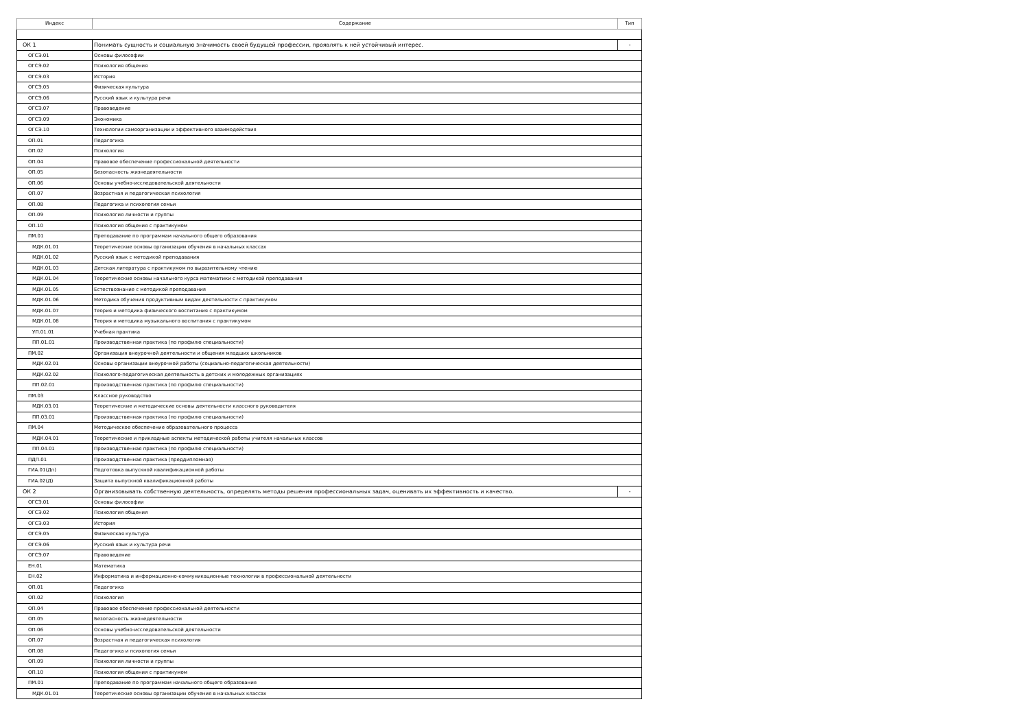| Индекс | Содержание | Тип |
| --- | --- | --- |
| ОК 1 | Понимать сущность и социальную значимость своей будущей профессии, проявлять к ней устойчивый интерес. | - |
| ОГСЭ.01 | Основы философии | |
| ОГСЭ.02 | Психология общения | |
| ОГСЭ.03 | История | |
| ОГСЭ.05 | Физическая культура | |
| ОГСЭ.06 | Русский язык и культура речи | |
| ОГСЭ.07 | Правоведение | |
| ОГСЭ.09 | Экономика | |
| ОГСЭ.10 | Технологии самоорганизации и эффективного взаимодействия | |
| ОП.01 | Педагогика | |
| ОП.02 | Психология | |
| ОП.04 | Правовое обеспечение профессиональной деятельности | |
| ОП.05 | Безопасность жизнедеятельности | |
| ОП.06 | Основы учебно-исследовательской деятельности | |
| ОП.07 | Возрастная и педагогическая психология | |
| ОП.08 | Педагогика и психология семьи | |
| ОП.09 | Психология личности и группы | |
| ОП.10 | Психология общения с практикумом | |
| ПМ.01 | Преподавание по программам начального общего образования | |
| МДК.01.01 | Теоретические основы организации обучения в начальных классах | |
| МДК.01.02 | Русский язык с методикой преподавания | |
| МДК.01.03 | Детская литература с практикумом по выразительному чтению | |
| МДК.01.04 | Теоретические основы начального курса математики с методикой преподавания | |
| МДК.01.05 | Естествознание с методикой преподавания | |
| МДК.01.06 | Методика обучения продуктивным видам деятельности с практикумом | |
| МДК.01.07 | Теория и методика физического воспитания с практикумом | |
| МДК.01.08 | Теория и методика музыкального воспитания с практикумом | |
| УП.01.01 | Учебная практика | |
| ПП.01.01 | Производственная практика (по профилю специальности) | |
| ПМ.02 | Организация внеурочной деятельности и общения младших школьников | |
| МДК.02.01 | Основы организации внеурочной работы (социально-педагогическая деятельности) | |
| МДК.02.02 | Психолого-педагогическая деятельность в детских и молодежных организациях | |
| ПП.02.01 | Производственная практика (по профилю специальности) | |
| ПМ.03 | Классное руководство | |
| МДК.03.01 | Теоретические и методические основы деятельности классного руководителя | |
| ПП.03.01 | Производственная практика (по профилю специальности) | |
| ПМ.04 | Методическое обеспечение образовательного процесса | |
| МДК.04.01 | Теоретические и прикладные аспекты методической работы учителя начальных классов | |
| ПП.04.01 | Производственная практика (по профилю специальности) | |
| ПДП.01 | Производственная практика (преддипломная) | |
| ГИА.01(Дп) | Подготовка выпускной квалификационной работы | |
| ГИА.02(Д) | Защита выпускной квалификационной работы | |
| ОК 2 | Организовывать собственную деятельность, определять методы решения профессиональных задач, оценивать их эффективность и качество. | - |
| ОГСЭ.01 | Основы философии | |
| ОГСЭ.02 | Психология общения | |
| ОГСЭ.03 | История | |
| ОГСЭ.05 | Физическая культура | |
| ОГСЭ.06 | Русский язык и культура речи | |
| ОГСЭ.07 | Правоведение | |
| ЕН.01 | Математика | |
| ЕН.02 | Информатика и информационно-коммуникационные технологии в профессиональной деятельности | |
| ОП.01 | Педагогика | |
| ОП.02 | Психология | |
| ОП.04 | Правовое обеспечение профессиональной деятельности | |
| ОП.05 | Безопасность жизнедеятельности | |
| ОП.06 | Основы учебно-исследовательской деятельности | |
| ОП.07 | Возрастная и педагогическая психология | |
| ОП.08 | Педагогика и психология семьи | |
| ОП.09 | Психология личности и группы | |
| ОП.10 | Психология общения с практикумом | |
| ПМ.01 | Преподавание по программам начального общего образования | |
| МДК.01.01 | Теоретические основы организации обучения в начальных классах | |